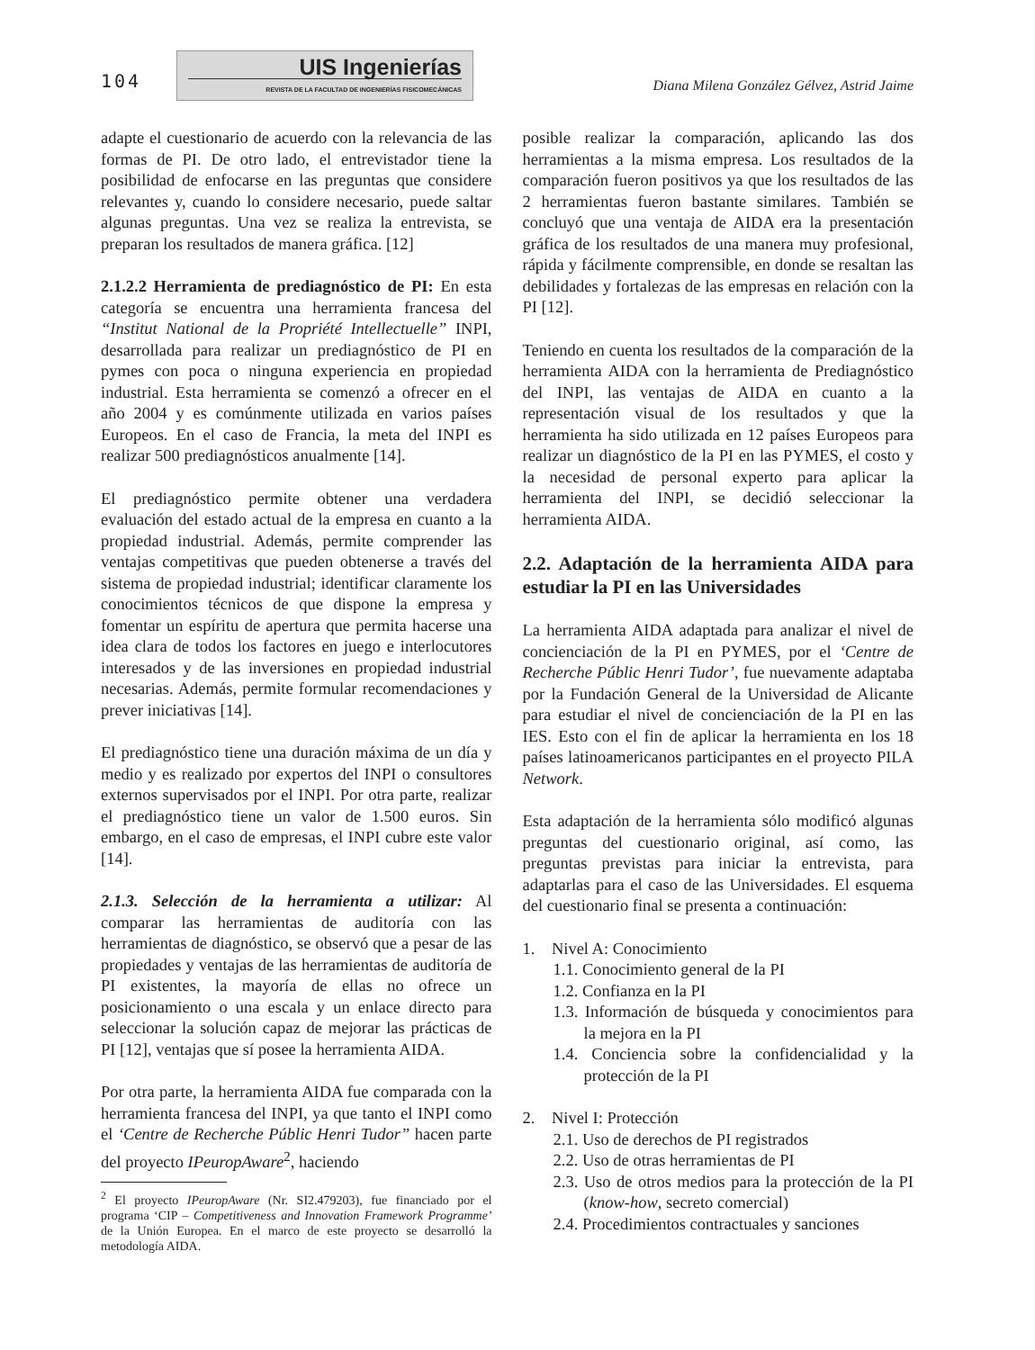104
UIS Ingenierías
REVISTA DE LA FACULTAD DE INGENIERÍAS FISICOMECÁNICAS
Diana Milena González Gélvez, Astrid Jaime
adapte el cuestionario de acuerdo con la relevancia de las formas de PI. De otro lado, el entrevistador tiene la posibilidad de enfocarse en las preguntas que considere relevantes y, cuando lo considere necesario, puede saltar algunas preguntas. Una vez se realiza la entrevista, se preparan los resultados de manera gráfica. [12]
2.1.2.2 Herramienta de prediagnóstico de PI: En esta categoría se encuentra una herramienta francesa del “Institut National de la Propriété Intellectuelle” INPI, desarrollada para realizar un prediagnóstico de PI en pymes con poca o ninguna experiencia en propiedad industrial. Esta herramienta se comenzó a ofrecer en el año 2004 y es comúnmente utilizada en varios países Europeos. En el caso de Francia, la meta del INPI es realizar 500 prediagnósticos anualmente [14].
El prediagnóstico permite obtener una verdadera evaluación del estado actual de la empresa en cuanto a la propiedad industrial. Además, permite comprender las ventajas competitivas que pueden obtenerse a través del sistema de propiedad industrial; identificar claramente los conocimientos técnicos de que dispone la empresa y fomentar un espíritu de apertura que permita hacerse una idea clara de todos los factores en juego e interlocutores interesados y de las inversiones en propiedad industrial necesarias. Además, permite formular recomendaciones y prever iniciativas [14].
El prediagnóstico tiene una duración máxima de un día y medio y es realizado por expertos del INPI o consultores externos supervisados por el INPI. Por otra parte, realizar el prediagnóstico tiene un valor de 1.500 euros. Sin embargo, en el caso de empresas, el INPI cubre este valor [14].
2.1.3. Selección de la herramienta a utilizar: Al comparar las herramientas de auditoría con las herramientas de diagnóstico, se observó que a pesar de las propiedades y ventajas de las herramientas de auditoría de PI existentes, la mayoría de ellas no ofrece un posicionamiento o una escala y un enlace directo para seleccionar la solución capaz de mejorar las prácticas de PI [12], ventajas que sí posee la herramienta AIDA.
Por otra parte, la herramienta AIDA fue comparada con la herramienta francesa del INPI, ya que tanto el INPI como el ‘Centre de Recherche Públic Henri Tudor” hacen parte del proyecto IPeuropAware<sup>2</sup>, haciendo
<sup>2</sup> El proyecto IPeuropAware (Nr. SI2.479203), fue financiado por el programa ‘CIP – Competitiveness and Innovation Framework Programme’ de la Unión Europea. En el marco de este proyecto se desarrolló la metodología AIDA.
posible realizar la comparación, aplicando las dos herramientas a la misma empresa. Los resultados de la comparación fueron positivos ya que los resultados de las 2 herramientas fueron bastante similares. También se concluyó que una ventaja de AIDA era la presentación gráfica de los resultados de una manera muy profesional, rápida y fácilmente comprensible, en donde se resaltan las debilidades y fortalezas de las empresas en relación con la PI [12].
Teniendo en cuenta los resultados de la comparación de la herramienta AIDA con la herramienta de Prediagnóstico del INPI, las ventajas de AIDA en cuanto a la representación visual de los resultados y que la herramienta ha sido utilizada en 12 países Europeos para realizar un diagnóstico de la PI en las PYMES, el costo y la necesidad de personal experto para aplicar la herramienta del INPI, se decidió seleccionar la herramienta AIDA.
2.2. Adaptación de la herramienta AIDA para estudiar la PI en las Universidades
La herramienta AIDA adaptada para analizar el nivel de concienciación de la PI en PYMES, por el ‘Centre de Recherche Públic Henri Tudor’, fue nuevamente adaptaba por la Fundación General de la Universidad de Alicante para estudiar el nivel de concienciación de la PI en las IES. Esto con el fin de aplicar la herramienta en los 18 países latinoamericanos participantes en el proyecto PILA Network.
Esta adaptación de la herramienta sólo modificó algunas preguntas del cuestionario original, así como, las preguntas previstas para iniciar la entrevista, para adaptarlas para el caso de las Universidades. El esquema del cuestionario final se presenta a continuación:
1. Nivel A: Conocimiento
1.1. Conocimiento general de la PI
1.2. Confianza en la PI
1.3. Información de búsqueda y conocimientos para la mejora en la PI
1.4. Conciencia sobre la confidencialidad y la protección de la PI
2. Nivel I: Protección
2.1. Uso de derechos de PI registrados
2.2. Uso de otras herramientas de PI
2.3. Uso de otros medios para la protección de la PI (know-how, secreto comercial)
2.4. Procedimientos contractuales y sanciones